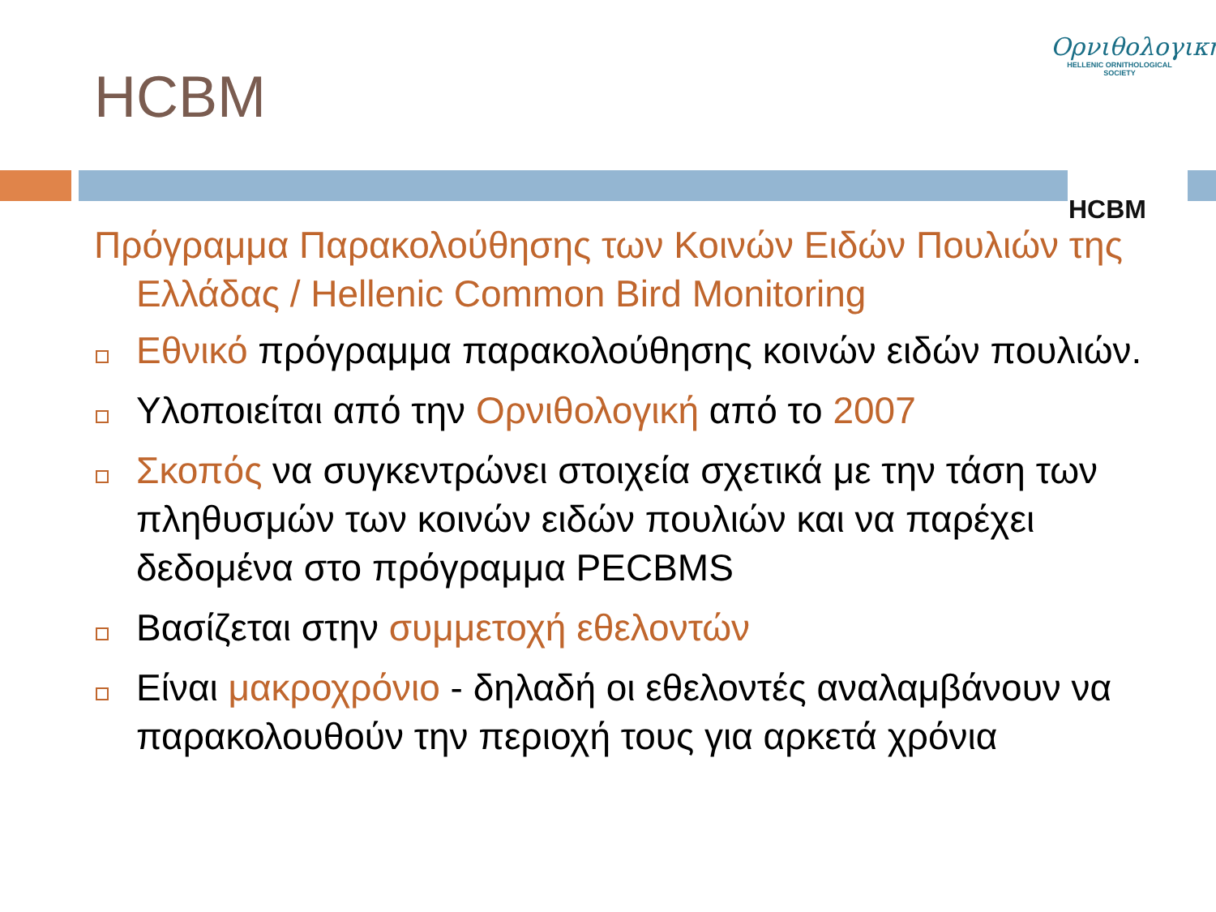HCBM
Ορνιθολογική
HELLENIC ORNITHOLOGICAL SOCIETY
HCBM
Πρόγραμμα Παρακολούθησης των Κοινών Ειδών Πουλιών της Ελλάδας / Hellenic Common Bird Monitoring
Εθνικό πρόγραμμα παρακολούθησης κοινών ειδών πουλιών.
Υλοποιείται από την Ορνιθολογική από το 2007
Σκοπός να συγκεντρώνει στοιχεία σχετικά με την τάση των πληθυσμών των κοινών ειδών πουλιών και να παρέχει δεδομένα στο πρόγραμμα PECBMS
Βασίζεται στην συμμετοχή εθελοντών
Είναι μακροχρόνιο - δηλαδή οι εθελοντές αναλαμβάνουν να παρακολουθούν την περιοχή τους για αρκετά χρόνια